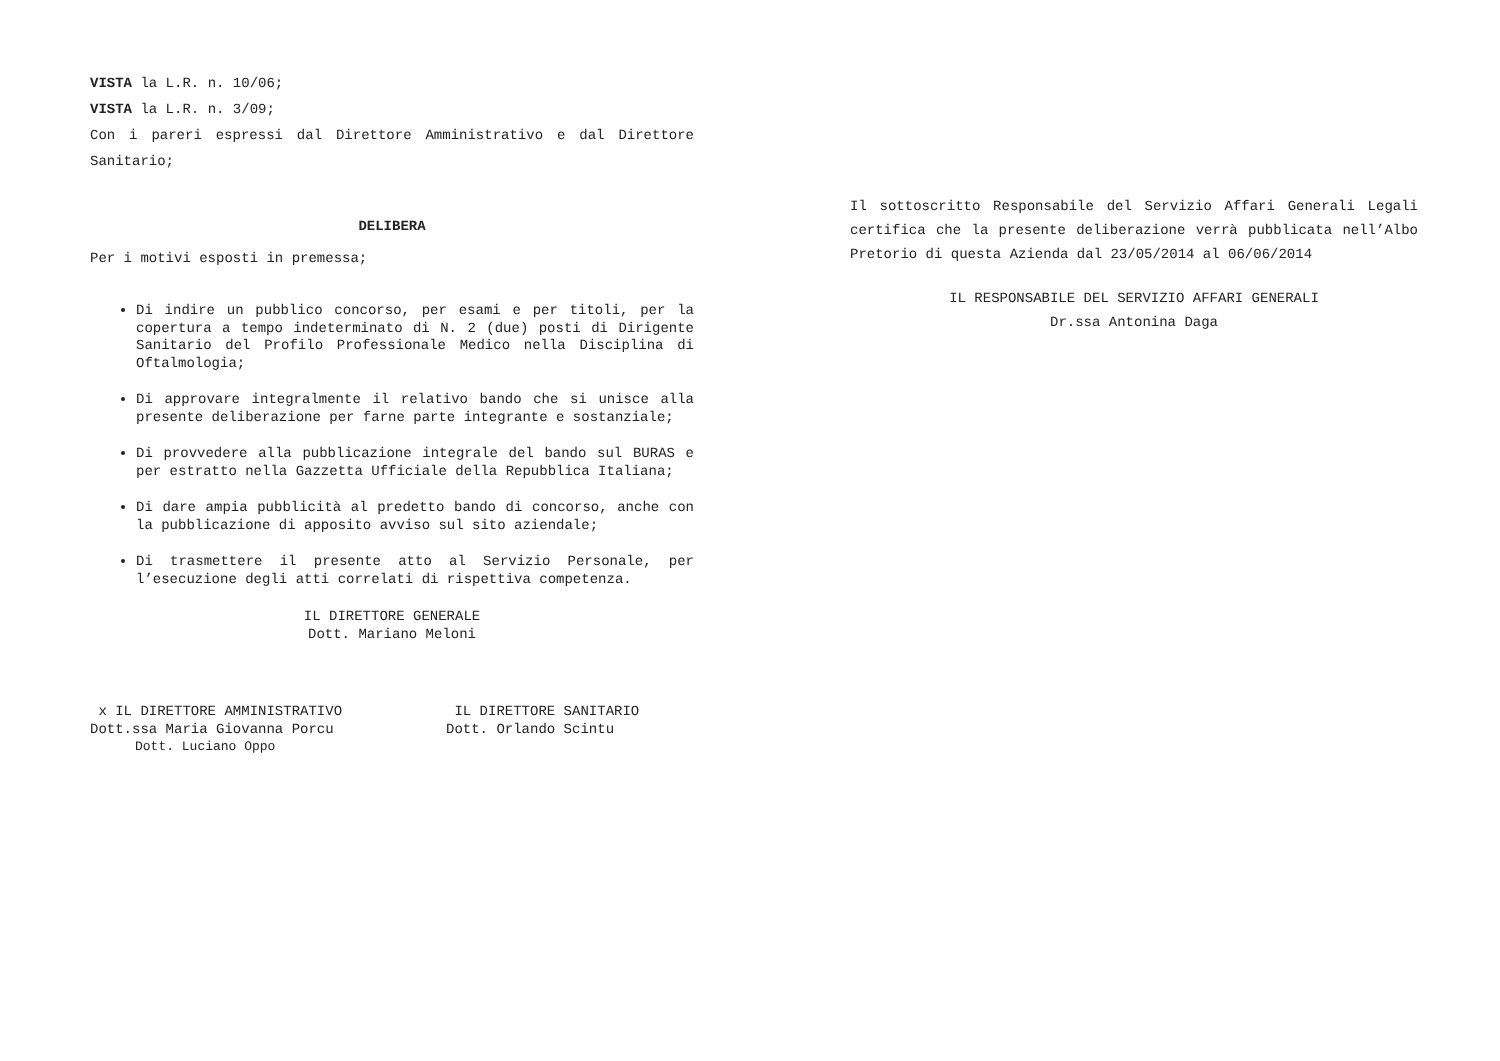VISTA la L.R. n. 10/06;
VISTA la L.R. n. 3/09;
Con i pareri espressi dal Direttore Amministrativo e dal Direttore Sanitario;
DELIBERA
Per i motivi esposti in premessa;
Di indire un pubblico concorso, per esami e per titoli, per la copertura a tempo indeterminato di N. 2 (due) posti di Dirigente Sanitario del Profilo Professionale Medico nella Disciplina di Oftalmologia;
Di approvare integralmente il relativo bando che si unisce alla presente deliberazione per farne parte integrante e sostanziale;
Di provvedere alla pubblicazione integrale del bando sul BURAS e per estratto nella Gazzetta Ufficiale della Repubblica Italiana;
Di dare ampia pubblicità al predetto bando di concorso, anche con la pubblicazione di apposito avviso sul sito aziendale;
Di trasmettere il presente atto al Servizio Personale, per l’esecuzione degli atti correlati di rispettiva competenza.
IL DIRETTORE GENERALE
Dott. Mariano Meloni
x IL DIRETTORE AMMINISTRATIVO
Dott.ssa Maria Giovanna Porcu
Dott. Luciano Oppo
IL DIRETTORE SANITARIO
Dott. Orlando Scintu
Il sottoscritto Responsabile del Servizio Affari Generali Legali certifica che la presente deliberazione verrà pubblicata nell’Albo Pretorio di questa Azienda dal 23/05/2014 al 06/06/2014
IL RESPONSABILE DEL SERVIZIO AFFARI GENERALI
Dr.ssa Antonina Daga